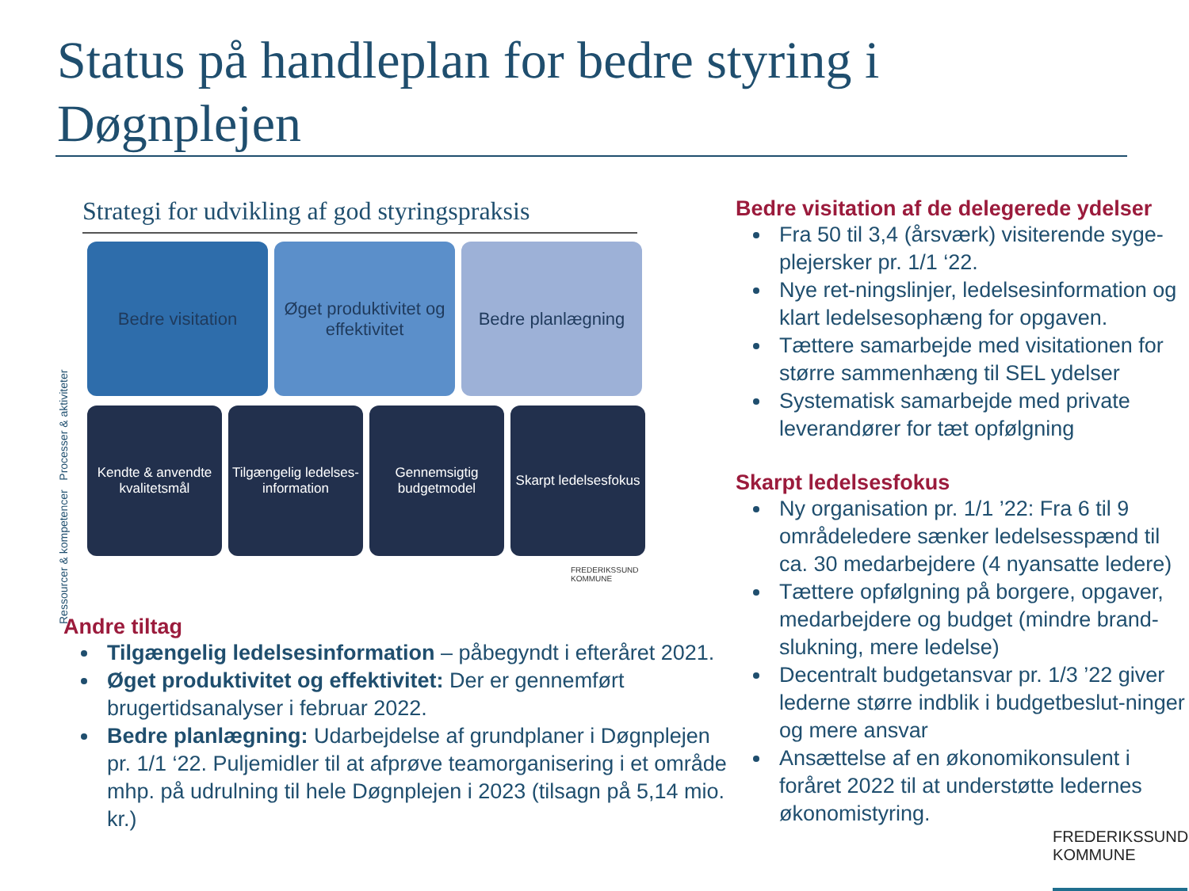Status på handleplan for bedre styring i Døgnplejen
Ressourcer & kompetencer Processer & aktiviteter
Strategi for udvikling af god styringspraksis
Bedre visitation Øget produktivitet og effektivitet
Bedre planlægning
Kendte & anvendte kvalitetsmål
Tilgængelig ledelses-information
Gennemsigtig budgetmodel
Skarpt ledelsesfokus
FREDERIKSSUND
KOMMUNE
Andre tiltag
Tilgængelig ledelsesinformation – påbegyndt i efteråret 2021.
Øget produktivitet og effektivitet: Der er gennemført brugertidsanalyser i februar 2022.
Bedre planlægning: Udarbejdelse af grundplaner i Døgnplejen pr. 1/1 ‘22. Puljemidler til at afprøve teamorganisering i et område mhp. på udrulning til hele Døgnplejen i 2023 (tilsagn på 5,14 mio. kr.)
Bedre visitation af de delegerede ydelser
Fra 50 til 3,4 (årsværk) visiterende syge-plejersker pr. 1/1 ‘22.
Nye ret-ningslinjer, ledelsesinformation og klart ledelsesophæng for opgaven.
Tættere samarbejde med visitationen for større sammenhæng til SEL ydelser
Systematisk samarbejde med private leverandører for tæt opfølgning
Skarpt ledelsesfokus
Ny organisation pr. 1/1 ’22: Fra 6 til 9 områdeledere sænker ledelsesspænd til ca. 30 medarbejdere (4 nyansatte ledere)
Tættere opfølgning på borgere, opgaver, medarbejdere og budget (mindre brand-slukning, mere ledelse)
Decentralt budgetansvar pr. 1/3 ’22 giver lederne større indblik i budgetbeslut-ninger og mere ansvar
Ansættelse af en økonomikonsulent i foråret 2022 til at understøtte ledernes økonomistyring.
FREDERIKSSUND
KOMMUNE